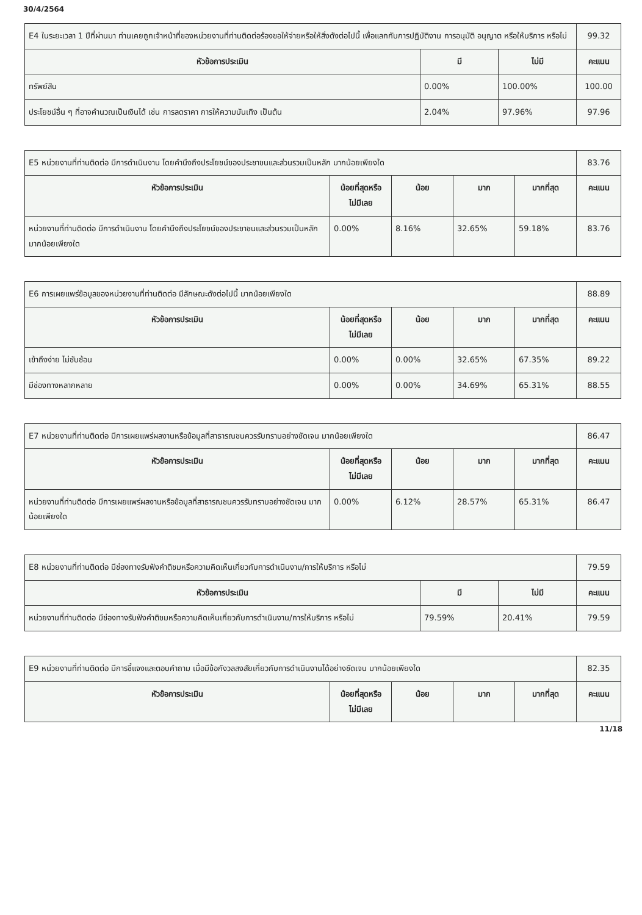30/4/2564
| E4 ในระยะเวลา 1 ปีที่ผ่านมา ท่านเคยถูกเจ้าหน้าที่ของหน่วยงานที่ท่านติดต่อร้องขอให้จ่ายหรือให้สิ่งดังต่อไปนี้ เพื่อแลกกับการปฏิบัติงาน การอนุมัติ อนุญาต หรือให้บริการ หรือไม่ | | | 99.32 |
| หัวข้อการประเมิน | มี | ไม่มี | คะแนน |
| ทรัพย์สิน | 0.00% | 100.00% | 100.00 |
| ประโยชน์อื่น ๆ ที่อาจคำนวณเป็นเงินได้ เช่น การลดราคา การให้ความบันเทิง เป็นต้น | 2.04% | 97.96% | 97.96 |
| E5 หน่วยงานที่ท่านติดต่อ มีการดำเนินงาน โดยคำนึงถึงประโยชน์ของประชาชนและส่วนรวมเป็นหลัก มากน้อยเพียงใด | | | | | 83.76 |
| หัวข้อการประเมิน | น้อยที่สุดหรือ ไม่มีเลย | น้อย | มาก | มากที่สุด | คะแนน |
| หน่วยงานที่ท่านติดต่อ มีการดำเนินงาน โดยคำนึงถึงประโยชน์ของประชาชนและส่วนรวมเป็นหลัก มากน้อยเพียงใด | 0.00% | 8.16% | 32.65% | 59.18% | 83.76 |
| E6 การเผยแพร่ข้อมูลของหน่วยงานที่ท่านติดต่อ มีลักษณะดังต่อไปนี้ มากน้อยเพียงใด | | | | | 88.89 |
| หัวข้อการประเมิน | น้อยที่สุดหรือ ไม่มีเลย | น้อย | มาก | มากที่สุด | คะแนน |
| เข้าถึงง่าย ไม่ซับซ้อน | 0.00% | 0.00% | 32.65% | 67.35% | 89.22 |
| มีช่องทางหลากหลาย | 0.00% | 0.00% | 34.69% | 65.31% | 88.55 |
| E7 หน่วยงานที่ท่านติดต่อ มีการเผยแพร่ผลงานหรือข้อมูลที่สาธารณชนควรรับทราบอย่างชัดเจน มากน้อยเพียงใด | | | | | 86.47 |
| หัวข้อการประเมิน | น้อยที่สุดหรือ ไม่มีเลย | น้อย | มาก | มากที่สุด | คะแนน |
| หน่วยงานที่ท่านติดต่อ มีการเผยแพร่ผลงานหรือข้อมูลที่สาธารณชนควรรับทราบอย่างชัดเจน มากน้อยเพียงใด | 0.00% | 6.12% | 28.57% | 65.31% | 86.47 |
| E8 หน่วยงานที่ท่านติดต่อ มีช่องทางรับฟังคำติชมหรือความคิดเห็นเกี่ยวกับการดำเนินงาน/การให้บริการ หรือไม่ | | | 79.59 |
| หัวข้อการประเมิน | มี | ไม่มี | คะแนน |
| หน่วยงานที่ท่านติดต่อ มีช่องทางรับฟังคำติชมหรือความคิดเห็นเกี่ยวกับการดำเนินงาน/การให้บริการ หรือไม่ | 79.59% | 20.41% | 79.59 |
| E9 หน่วยงานที่ท่านติดต่อ มีการชี้แจงและตอบคำถาม เมื่อมีข้อกังวลสงสัยเกี่ยวกับการดำเนินงานได้อย่างชัดเจน มากน้อยเพียงใด | | | | | 82.35 |
| หัวข้อการประเมิน | น้อยที่สุดหรือ ไม่มีเลย | น้อย | มาก | มากที่สุด | คะแนน |
11/18